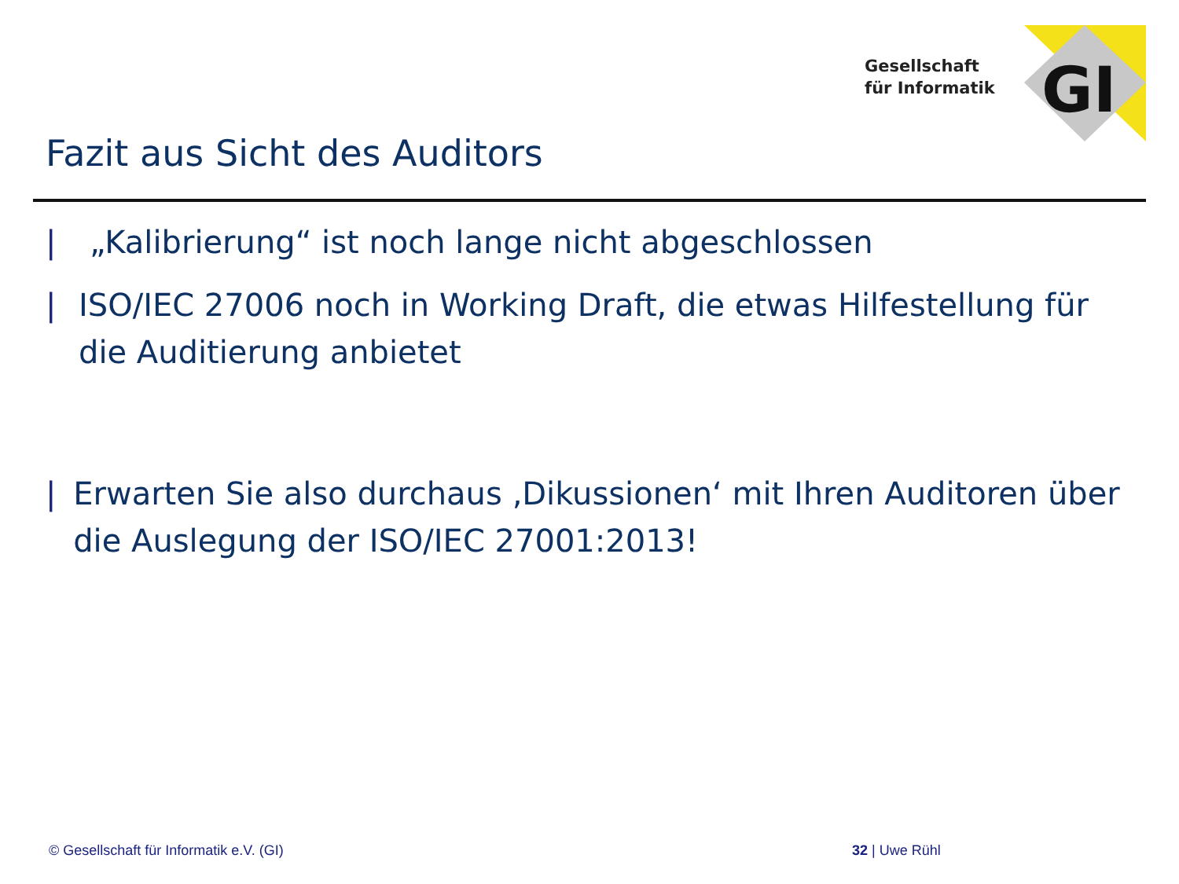Gesellschaft
für Informatik
GI
Fazit aus Sicht des Auditors
| „Kalibrierung“ ist noch lange nicht abgeschlossen
| ISO/IEC 27006 noch in Working Draft, die etwas Hilfestellung für die Auditierung anbietet
| Erwarten Sie also durchaus ‚Dikussionen‘ mit Ihren Auditoren über die Auslegung der ISO/IEC 27001:2013!
© Gesellschaft für Informatik e.V. (GI)
32 | Uwe Rühl